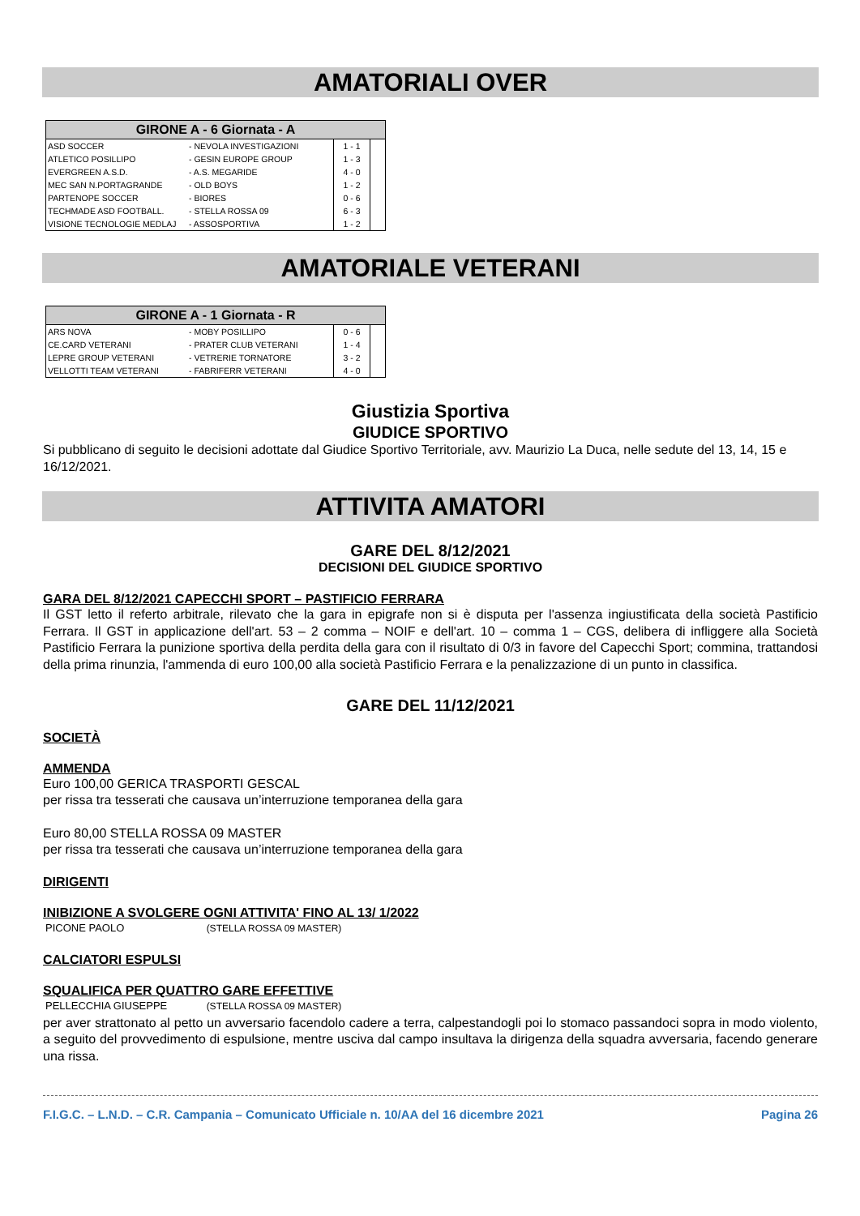AMATORIALI OVER
| GIRONE A - 6 Giornata - A | | | |
| --- | --- | --- | --- |
| ASD SOCCER | - NEVOLA INVESTIGAZIONI | 1 - 1 | |
| ATLETICO POSILLIPO | - GESIN EUROPE GROUP | 1 - 3 | |
| EVERGREEN A.S.D. | - A.S. MEGARIDE | 4 - 0 | |
| MEC SAN N.PORTAGRANDE | - OLD BOYS | 1 - 2 | |
| PARTENOPE SOCCER | - BIORES | 0 - 6 | |
| TECHMADE ASD FOOTBALL. | - STELLA ROSSA 09 | 6 - 3 | |
| VISIONE TECNOLOGIE MEDLAJ | - ASSOSPORTIVA | 1 - 2 | |
AMATORIALE VETERANI
| GIRONE A - 1 Giornata - R | | | |
| --- | --- | --- | --- |
| ARS NOVA | - MOBY POSILLIPO | 0 - 6 | |
| CE.CARD VETERANI | - PRATER CLUB VETERANI | 1 - 4 | |
| LEPRE GROUP VETERANI | - VETRERIE TORNATORE | 3 - 2 | |
| VELLOTTI TEAM VETERANI | - FABRIFERR VETERANI | 4 - 0 | |
Giustizia Sportiva
GIUDICE SPORTIVO
Si pubblicano di seguito le decisioni adottate dal Giudice Sportivo Territoriale, avv. Maurizio La Duca, nelle sedute del 13, 14, 15 e 16/12/2021.
ATTIVITA AMATORI
GARE DEL 8/12/2021
DECISIONI DEL GIUDICE SPORTIVO
GARA DEL 8/12/2021 CAPECCHI SPORT – PASTIFICIO FERRARA
Il GST letto il referto arbitrale, rilevato che la gara in epigrafe non si è disputa per l'assenza ingiustificata della società Pastificio Ferrara. Il GST in applicazione dell'art. 53 – 2 comma – NOIF e dell'art. 10 – comma 1 – CGS, delibera di infliggere alla Società Pastificio Ferrara la punizione sportiva della perdita della gara con il risultato di 0/3 in favore del Capecchi Sport; commina, trattandosi della prima rinunzia, l'ammenda di euro 100,00 alla società Pastificio Ferrara e la penalizzazione di un punto in classifica.
GARE DEL 11/12/2021
SOCIETÀ
AMMENDA
Euro 100,00 GERICA TRASPORTI GESCAL
per rissa tra tesserati che causava un’interruzione temporanea della gara
Euro 80,00 STELLA ROSSA 09 MASTER
per rissa tra tesserati che causava un’interruzione temporanea della gara
DIRIGENTI
INIBIZIONE A SVOLGERE OGNI ATTIVITA' FINO AL 13/ 1/2022
PICONE PAOLO (STELLA ROSSA 09 MASTER)
CALCIATORI ESPULSI
SQUALIFICA PER QUATTRO GARE EFFETTIVE
PELLECCHIA GIUSEPPE (STELLA ROSSA 09 MASTER)
per aver strattonato al petto un avversario facendolo cadere a terra, calpestandogli poi lo stomaco passandoci sopra in modo violento, a seguito del provvedimento di espulsione, mentre usciva dal campo insultava la dirigenza della squadra avversaria, facendo generare una rissa.
F.I.G.C. – L.N.D. – C.R. Campania – Comunicato Ufficiale n. 10/AA del 16 dicembre 2021 Pagina 26